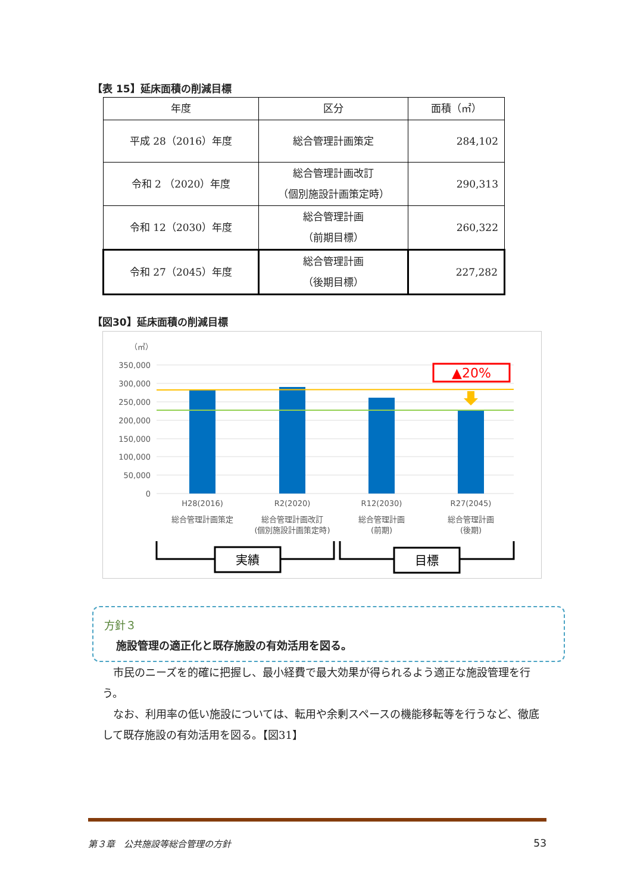【表 15】延床面積の削減目標
| 年度 | 区分 | 面積（㎡） |
| --- | --- | --- |
| 平成 28（2016）年度 | 総合管理計画策定 | 284,102 |
| 令和 2 （2020）年度 | 総合管理計画改訂 （個別施設計画策定時） | 290,313 |
| 令和 12（2030）年度 | 総合管理計画 （前期目標） | 260,322 |
| 令和 27（2045）年度 | 総合管理計画 （後期目標） | 227,282 |
【図30】延床面積の削減目標
（㎡）
350,000
300,000
250,000
200,000
150,000
100,000
50,000
0
▲20%
H28(2016)
総合管理計画策定
R2(2020)
総合管理計画改訂
(個別施設計画策定時)
R12(2030)
総合管理計画
(前期)
R27(2045)
総合管理計画
(後期)
実績
目標
方針３
施設管理の適正化と既存施設の有効活用を図る。
　市民のニーズを的確に把握し、最小経費で最大効果が得られるよう適正な施設管理を行う。
　なお、利用率の低い施設については、転用や余剰スペースの機能移転等を行うなど、徹底して既存施設の有効活用を図る。【図31】
第３章　公共施設等総合管理の方針 53